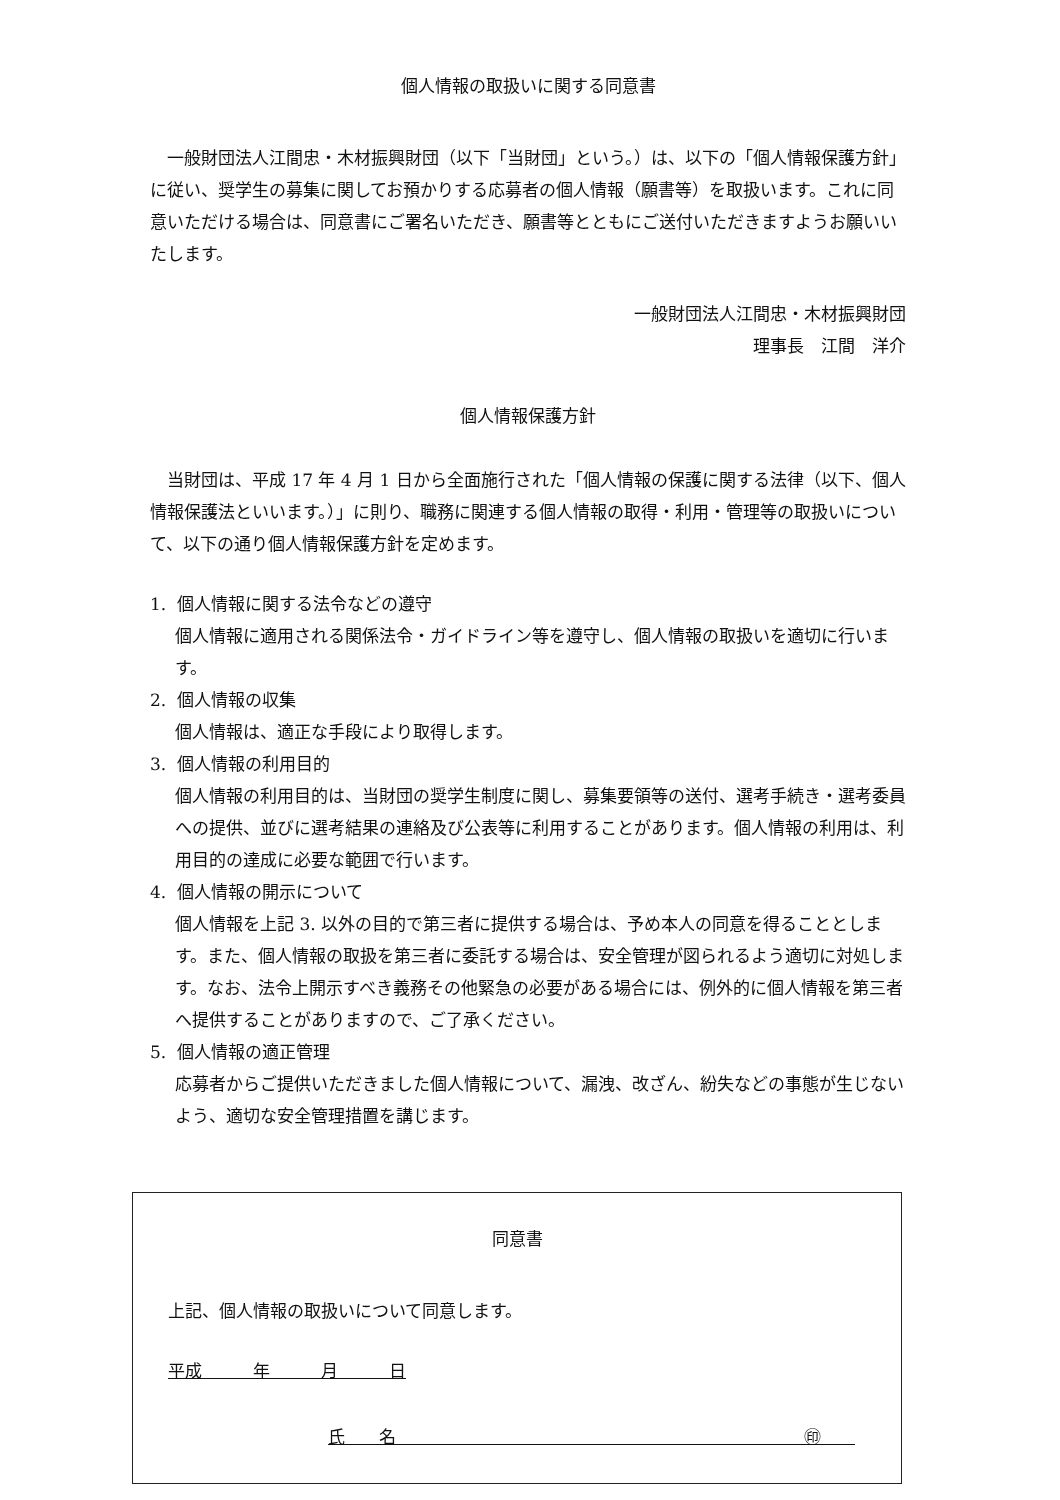個人情報の取扱いに関する同意書
一般財団法人江間忠・木材振興財団（以下「当財団」という。）は、以下の「個人情報保護方針」に従い、奨学生の募集に関してお預かりする応募者の個人情報（願書等）を取扱います。これに同意いただける場合は、同意書にご署名いただき、願書等とともにご送付いただきますようお願いいたします。
一般財団法人江間忠・木材振興財団
理事長　江間　洋介
個人情報保護方針
当財団は、平成 17 年 4 月 1 日から全面施行された「個人情報の保護に関する法律（以下、個人情報保護法といいます。）」に則り、職務に関連する個人情報の取得・利用・管理等の取扱いについて、以下の通り個人情報保護方針を定めます。
1. 個人情報に関する法令などの遵守
個人情報に適用される関係法令・ガイドライン等を遵守し、個人情報の取扱いを適切に行います。
2. 個人情報の収集
個人情報は、適正な手段により取得します。
3. 個人情報の利用目的
個人情報の利用目的は、当財団の奨学生制度に関し、募集要領等の送付、選考手続き・選考委員への提供、並びに選考結果の連絡及び公表等に利用することがあります。個人情報の利用は、利用目的の達成に必要な範囲で行います。
4. 個人情報の開示について
個人情報を上記 3. 以外の目的で第三者に提供する場合は、予め本人の同意を得ることとします。また、個人情報の取扱を第三者に委託する場合は、安全管理が図られるよう適切に対処します。なお、法令上開示すべき義務その他緊急の必要がある場合には、例外的に個人情報を第三者へ提供することがありますので、ご了承ください。
5. 個人情報の適正管理
応募者からご提供いただきました個人情報について、漏洩、改ざん、紛失などの事態が生じないよう、適切な安全管理措置を講じます。
同意書
上記、個人情報の取扱いについて同意します。
平成　　　年　　　月　　　日
氏　　名　　　　　　　　　　　　　　　　　　　　　　　　㊞